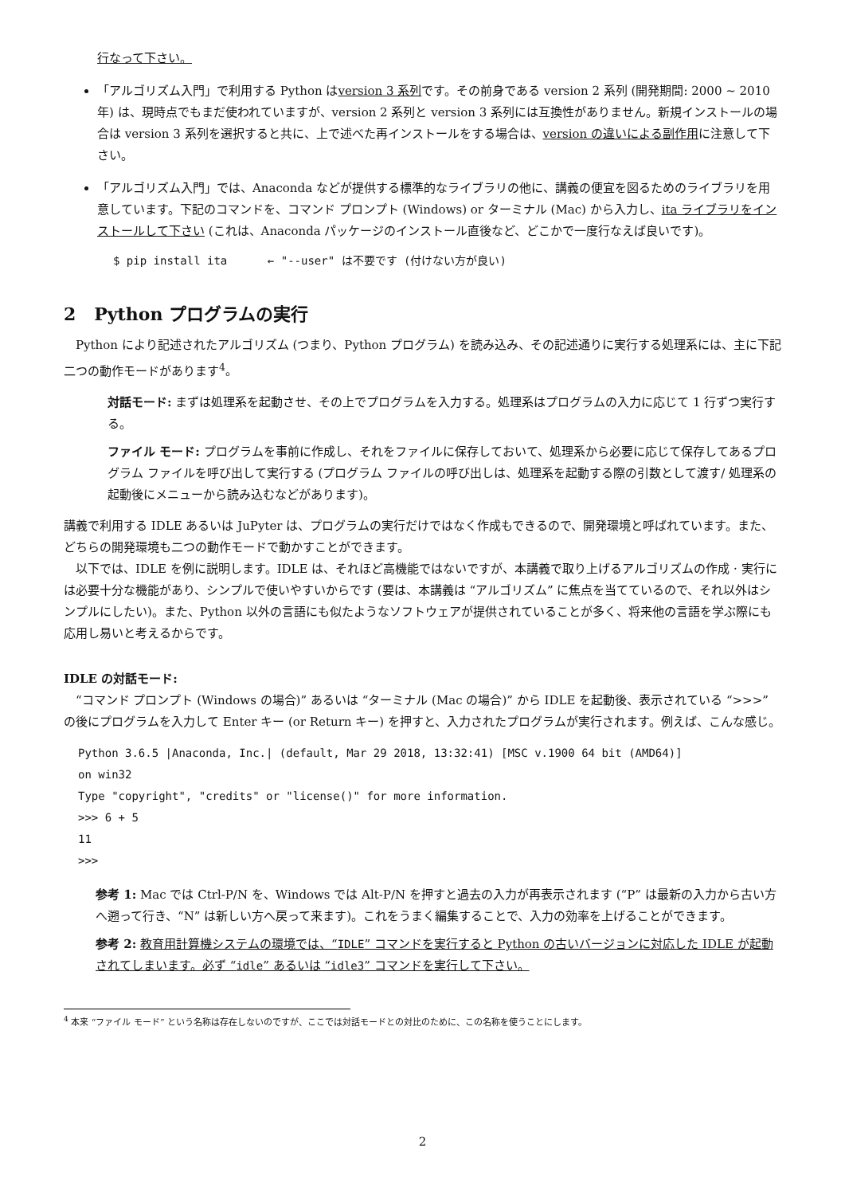行なって下さい。
「アルゴリズム入門」で利用する Python はversion 3 系列です。その前身である version 2 系列 (開発期間: 2000 ~ 2010 年) は、現時点でもまだ使われていますが、version 2 系列と version 3 系列には互換性がありません。新規インストールの場合は version 3 系列を選択すると共に、上で述べた再インストールをする場合は、version の違いによる副作用に注意して下さい。
「アルゴリズム入門」では、Anaconda などが提供する標準的なライブラリの他に、講義の便宜を図るためのライブラリを用意しています。下記のコマンドを、コマンド プロンプト (Windows) or ターミナル (Mac) から入力し、ita ライブラリをインストールして下さい (これは、Anaconda パッケージのインストール直後など、どこかで一度行なえば良いです)。
$ pip install ita ← "--user" は不要です (付けない方が良い)
2 Python プログラムの実行
Python により記述されたアルゴリズム (つまり、Python プログラム) を読み込み、その記述通りに実行する処理系には、主に下記二つの動作モードがあります<sup>4</sup>。
対話モード:
まずは処理系を起動させ、その上でプログラムを入力する。処理系はプログラムの入力に応じて 1 行ずつ実行する。
ファイル モード:
プログラムを事前に作成し、それをファイルに保存しておいて、処理系から必要に応じて保存してあるプログラム ファイルを呼び出して実行する (プログラム ファイルの呼び出しは、処理系を起動する際の引数として渡す/ 処理系の起動後にメニューから読み込むなどがあります)。
講義で利用する IDLE あるいは JuPyter は、プログラムの実行だけではなく作成もできるので、開発環境と呼ばれています。また、どちらの開発環境も二つの動作モードで動かすことができます。
以下では、IDLE を例に説明します。IDLE は、それほど高機能ではないですが、本講義で取り上げるアルゴリズムの作成 · 実行には必要十分な機能があり、シンプルで使いやすいからです (要は、本講義は “アルゴリズム” に焦点を当てているので、それ以外はシンプルにしたい)。また、Python 以外の言語にも似たようなソフトウェアが提供されていることが多く、将来他の言語を学ぶ際にも応用し易いと考えるからです。
IDLE の対話モード:
“コマンド プロンプト (Windows の場合)” あるいは “ターミナル (Mac の場合)” から IDLE を起動後、表示されている “>>>” の後にプログラムを入力して Enter キー (or Return キー) を押すと、入力されたプログラムが実行されます。例えば、こんな感じ。
Python 3.6.5 |Anaconda, Inc.| (default, Mar 29 2018, 13:32:41) [MSC v.1900 64 bit (AMD64)]
on win32
Type "copyright", "credits" or "license()" for more information.
>>> 6 + 5
11
>>>
参考 1:
Mac では Ctrl-P/N を、Windows では Alt-P/N を押すと過去の入力が再表示されます (“P” は最新の入力から古い方へ遡って行き、“N” は新しい方へ戻って来ます)。これをうまく編集することで、入力の効率を上げることができます。
参考 2:
教育用計算機システムの環境では、“IDLE” コマンドを実行すると Python の古いバージョンに対応した IDLE が起動されてしまいます。必ず “idle” あるいは “idle3” コマンドを実行して下さい。
<sup>4</sup> 本来 “ファイル モード” という名称は存在しないのですが、ここでは対話モードとの対比のために、この名称を使うことにします。
2